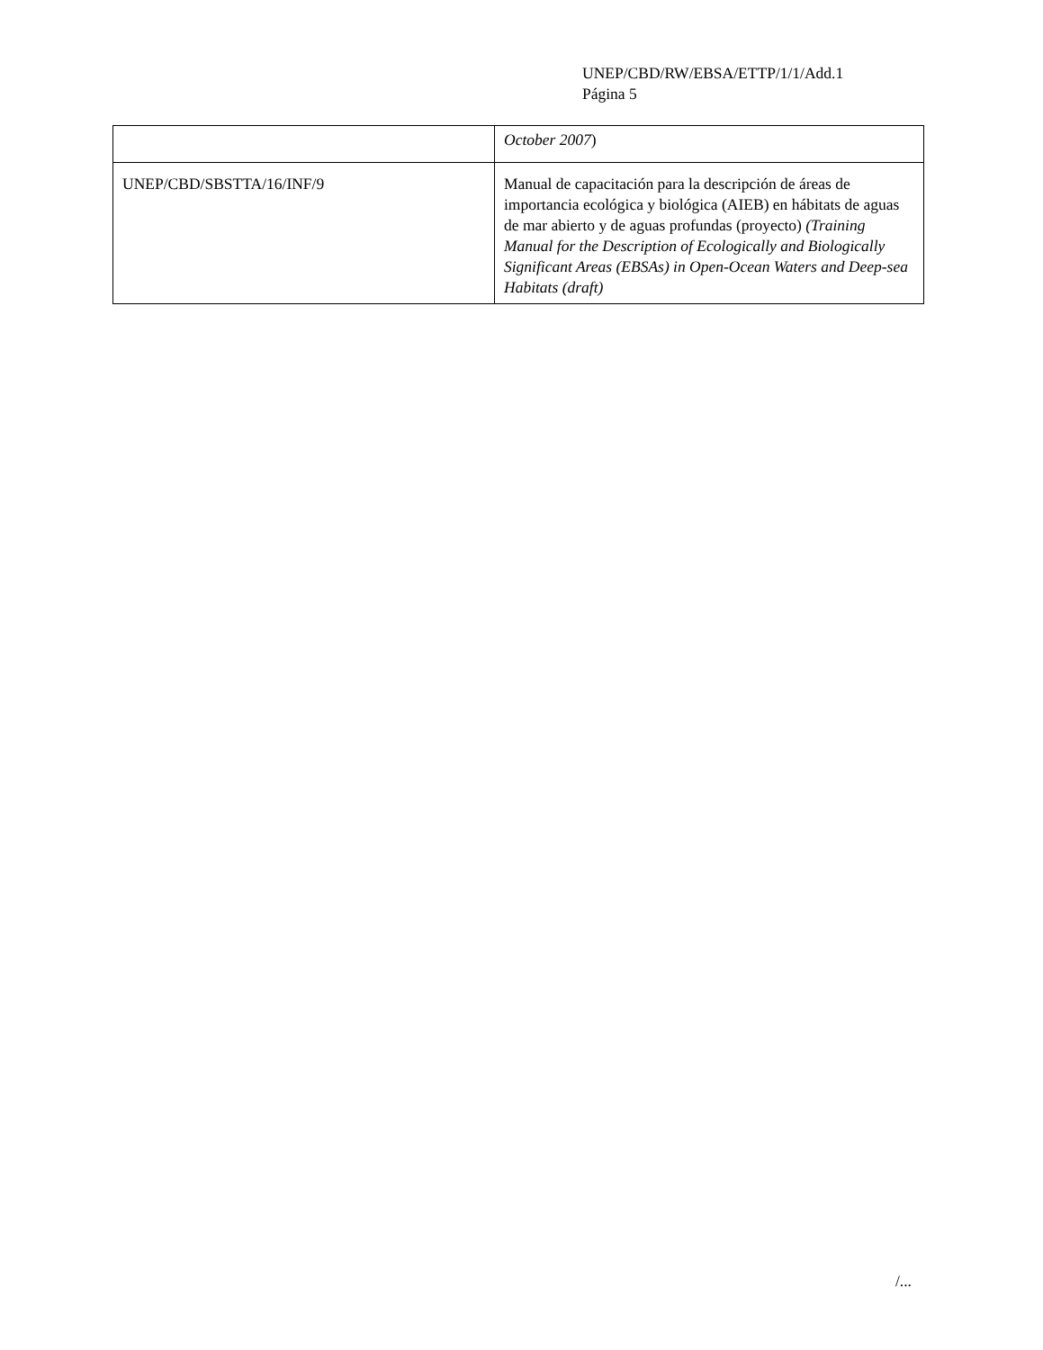UNEP/CBD/RW/EBSA/ETTP/1/1/Add.1
Página 5
| | October 2007 ) |
| UNEP/CBD/SBSTTA/16/INF/9 | Manual de capacitación para la descripción de áreas de importancia ecológica y biológica (AIEB) en hábitats de aguas de mar abierto y de aguas profundas (proyecto) (Training Manual for the Description of Ecologically and Biologically Significant Areas (EBSAs) in Open-Ocean Waters and Deep-sea Habitats (draft) |
/...